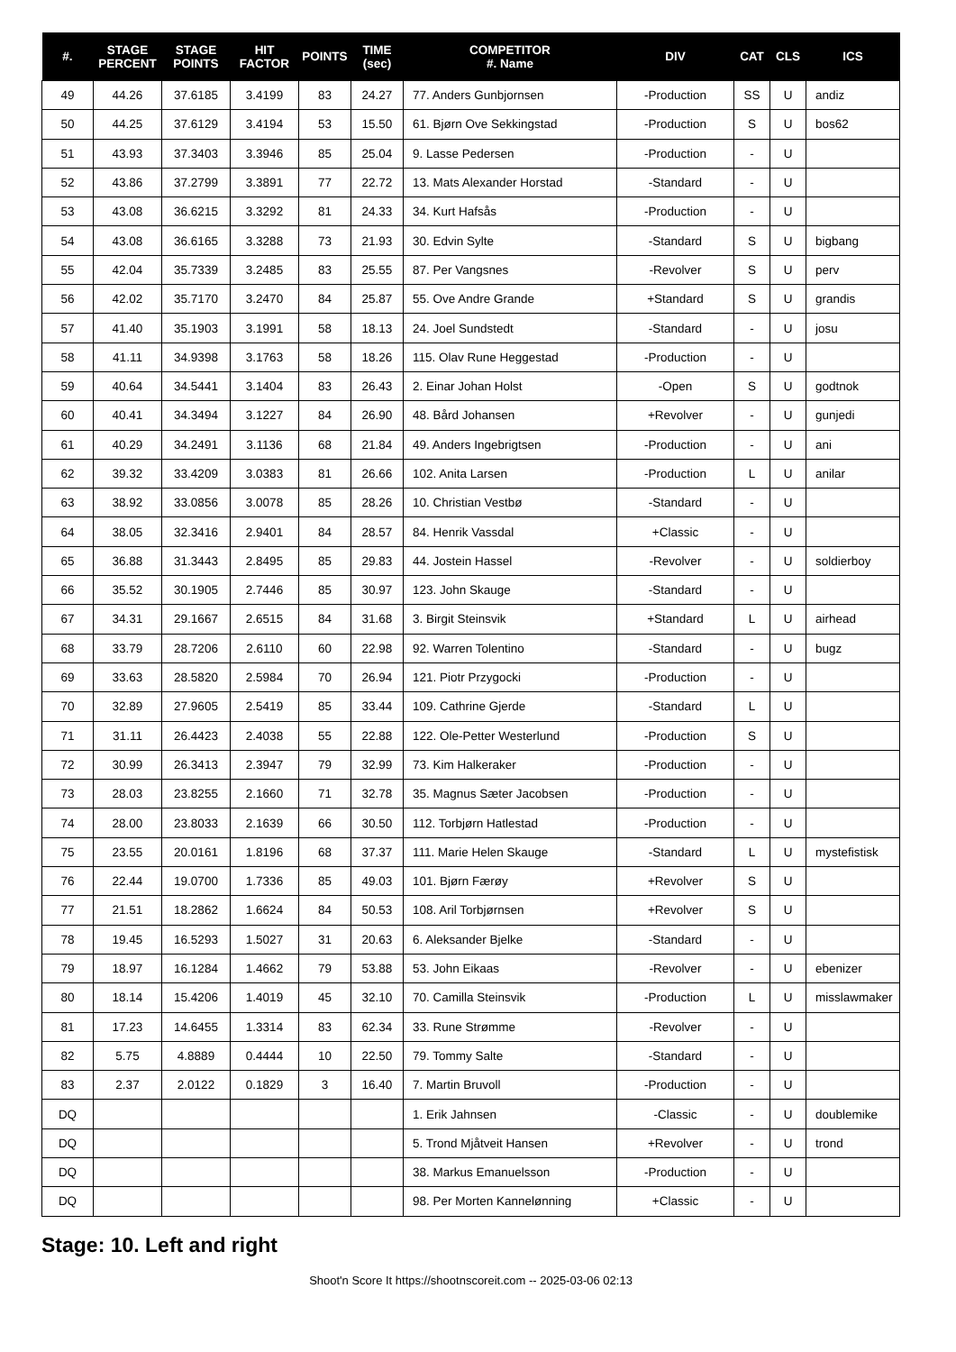| #. | STAGE PERCENT | STAGE POINTS | HIT FACTOR | POINTS | TIME (sec) | COMPETITOR #. Name | DIV | CAT | CLS | ICS |
| --- | --- | --- | --- | --- | --- | --- | --- | --- | --- | --- |
| 49 | 44.26 | 37.6185 | 3.4199 | 83 | 24.27 | 77. Anders Gunbjornsen | -Production | SS | U | andiz |
| 50 | 44.25 | 37.6129 | 3.4194 | 53 | 15.50 | 61. Bjørn Ove Sekkingstad | -Production | S | U | bos62 |
| 51 | 43.93 | 37.3403 | 3.3946 | 85 | 25.04 | 9. Lasse Pedersen | -Production | - | U | |
| 52 | 43.86 | 37.2799 | 3.3891 | 77 | 22.72 | 13. Mats Alexander Horstad | -Standard | - | U | |
| 53 | 43.08 | 36.6215 | 3.3292 | 81 | 24.33 | 34. Kurt Hafsås | -Production | - | U | |
| 54 | 43.08 | 36.6165 | 3.3288 | 73 | 21.93 | 30. Edvin Sylte | -Standard | S | U | bigbang |
| 55 | 42.04 | 35.7339 | 3.2485 | 83 | 25.55 | 87. Per Vangsnes | -Revolver | S | U | perv |
| 56 | 42.02 | 35.7170 | 3.2470 | 84 | 25.87 | 55. Ove Andre Grande | +Standard | S | U | grandis |
| 57 | 41.40 | 35.1903 | 3.1991 | 58 | 18.13 | 24. Joel Sundstedt | -Standard | - | U | josu |
| 58 | 41.11 | 34.9398 | 3.1763 | 58 | 18.26 | 115. Olav Rune Heggestad | -Production | - | U | |
| 59 | 40.64 | 34.5441 | 3.1404 | 83 | 26.43 | 2. Einar Johan Holst | -Open | S | U | godtnok |
| 60 | 40.41 | 34.3494 | 3.1227 | 84 | 26.90 | 48. Bård Johansen | +Revolver | - | U | gunjedi |
| 61 | 40.29 | 34.2491 | 3.1136 | 68 | 21.84 | 49. Anders Ingebrigtsen | -Production | - | U | ani |
| 62 | 39.32 | 33.4209 | 3.0383 | 81 | 26.66 | 102. Anita Larsen | -Production | L | U | anilar |
| 63 | 38.92 | 33.0856 | 3.0078 | 85 | 28.26 | 10. Christian Vestbø | -Standard | - | U | |
| 64 | 38.05 | 32.3416 | 2.9401 | 84 | 28.57 | 84. Henrik Vassdal | +Classic | - | U | |
| 65 | 36.88 | 31.3443 | 2.8495 | 85 | 29.83 | 44. Jostein Hassel | -Revolver | - | U | soldierboy |
| 66 | 35.52 | 30.1905 | 2.7446 | 85 | 30.97 | 123. John Skauge | -Standard | - | U | |
| 67 | 34.31 | 29.1667 | 2.6515 | 84 | 31.68 | 3. Birgit Steinsvik | +Standard | L | U | airhead |
| 68 | 33.79 | 28.7206 | 2.6110 | 60 | 22.98 | 92. Warren Tolentino | -Standard | - | U | bugz |
| 69 | 33.63 | 28.5820 | 2.5984 | 70 | 26.94 | 121. Piotr Przygocki | -Production | - | U | |
| 70 | 32.89 | 27.9605 | 2.5419 | 85 | 33.44 | 109. Cathrine Gjerde | -Standard | L | U | |
| 71 | 31.11 | 26.4423 | 2.4038 | 55 | 22.88 | 122. Ole-Petter Westerlund | -Production | S | U | |
| 72 | 30.99 | 26.3413 | 2.3947 | 79 | 32.99 | 73. Kim Halkeraker | -Production | - | U | |
| 73 | 28.03 | 23.8255 | 2.1660 | 71 | 32.78 | 35. Magnus Sæter Jacobsen | -Production | - | U | |
| 74 | 28.00 | 23.8033 | 2.1639 | 66 | 30.50 | 112. Torbjørn Hatlestad | -Production | - | U | |
| 75 | 23.55 | 20.0161 | 1.8196 | 68 | 37.37 | 111. Marie Helen Skauge | -Standard | L | U | mystefistisk |
| 76 | 22.44 | 19.0700 | 1.7336 | 85 | 49.03 | 101. Bjørn Færøy | +Revolver | S | U | |
| 77 | 21.51 | 18.2862 | 1.6624 | 84 | 50.53 | 108. Aril Torbjørnsen | +Revolver | S | U | |
| 78 | 19.45 | 16.5293 | 1.5027 | 31 | 20.63 | 6. Aleksander Bjelke | -Standard | - | U | |
| 79 | 18.97 | 16.1284 | 1.4662 | 79 | 53.88 | 53. John Eikaas | -Revolver | - | U | ebenizer |
| 80 | 18.14 | 15.4206 | 1.4019 | 45 | 32.10 | 70. Camilla Steinsvik | -Production | L | U | misslawmaker |
| 81 | 17.23 | 14.6455 | 1.3314 | 83 | 62.34 | 33. Rune Strømme | -Revolver | - | U | |
| 82 | 5.75 | 4.8889 | 0.4444 | 10 | 22.50 | 79. Tommy Salte | -Standard | - | U | |
| 83 | 2.37 | 2.0122 | 0.1829 | 3 | 16.40 | 7. Martin Bruvoll | -Production | - | U | |
| DQ | | | | | | 1. Erik Jahnsen | -Classic | - | U | doublemike |
| DQ | | | | | | 5. Trond Mjåtveit Hansen | +Revolver | - | U | trond |
| DQ | | | | | | 38. Markus Emanuelsson | -Production | - | U | |
| DQ | | | | | | 98. Per Morten Kannelønning | +Classic | - | U | |
Stage: 10. Left and right
Shoot'n Score It https://shootnscoreit.com -- 2025-03-06 02:13